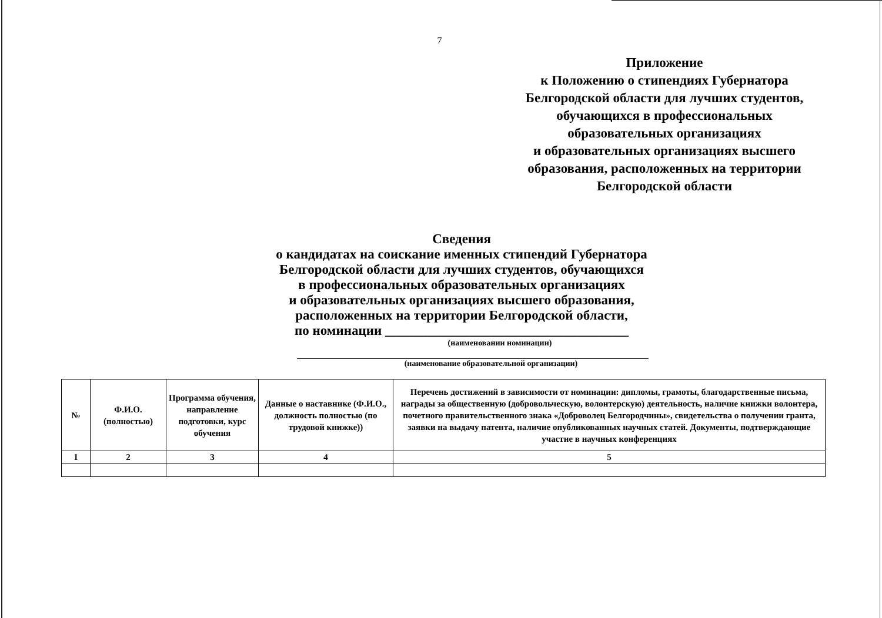7
Приложение
к Положению о стипендиях Губернатора
Белгородской области для лучших студентов,
обучающихся в профессиональных
образовательных организациях
и образовательных организациях высшего
образования, расположенных на территории
Белгородской области
Сведения
о кандидатах на соискание именных стипендий Губернатора
Белгородской области для лучших студентов, обучающихся
в профессиональных образовательных организациях
и образовательных организациях высшего образования,
расположенных на территории Белгородской области,
по номинации ____________________________________
(наименовании номинации)
(наименование образовательной организации)
| № | Ф.И.О. (полностью) | Программа обучения, направление подготовки, курс обучения | Данные о наставнике (Ф.И.О., должность полностью (по трудовой книжке)) | Перечень достижений в зависимости от номинации: дипломы, грамоты, благодарственные письма, награды за общественную (добровольческую, волонтерскую) деятельность, наличие книжки волонтера, почетного правительственного знака «Доброволец Белгородчины», свидетельства о получении гранта, заявки на выдачу патента, наличие опубликованных научных статей. Документы, подтверждающие участие в научных конференциях |
| --- | --- | --- | --- | --- |
| 1 | 2 | 3 | 4 | 5 |